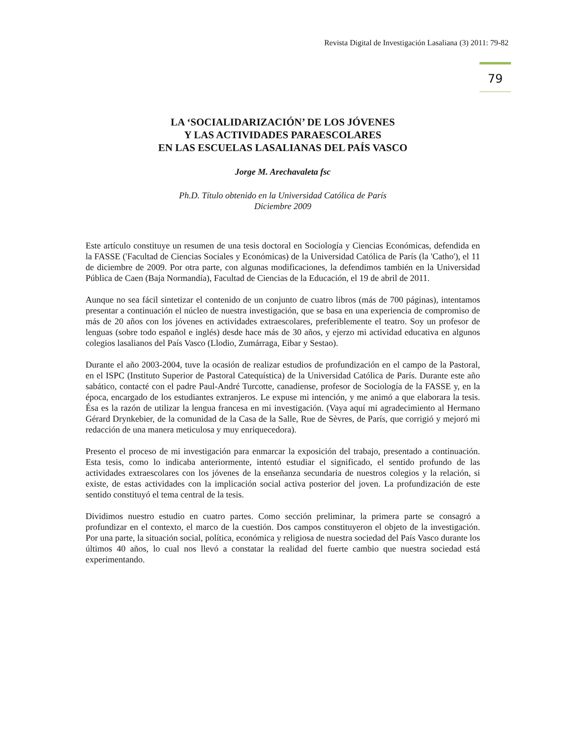Revista Digital de Investigación Lasaliana (3) 2011: 79-82
79
LA ‘SOCIALIDARIZACIÓN’ DE LOS JÓVENES
Y LAS ACTIVIDADES PARAESCOLARES
EN LAS ESCUELAS LASALIANAS DEL PAÍS VASCO
Jorge M. Arechavaleta fsc
Ph.D. Título obtenido en la Universidad Católica de París
Diciembre 2009
Este artículo constituye un resumen de una tesis doctoral en Sociología y Ciencias Económicas, defendida en la FASSE ('Facultad de Ciencias Sociales y Económicas) de la Universidad Católica de París (la 'Catho'), el 11 de diciembre de 2009. Por otra parte, con algunas modificaciones, la defendimos también en la Universidad Pública de Caen (Baja Normandía), Facultad de Ciencias de la Educación, el 19 de abril de 2011.
Aunque no sea fácil sintetizar el contenido de un conjunto de cuatro libros (más de 700 páginas), intentamos presentar a continuación el núcleo de nuestra investigación, que se basa en una experiencia de compromiso de más de 20 años con los jóvenes en actividades extraescolares, preferiblemente el teatro. Soy un profesor de lenguas (sobre todo español e inglés) desde hace más de 30 años, y ejerzo mi actividad educativa en algunos colegios lasalianos del País Vasco (Llodio, Zumárraga, Eibar y Sestao).
Durante el año 2003-2004, tuve la ocasión de realizar estudios de profundización en el campo de la Pastoral, en el ISPC (Instituto Superior de Pastoral Catequística) de la Universidad Católica de París. Durante este año sabático, contacté con el padre Paul-André Turcotte, canadiense, profesor de Sociología de la FASSE y, en la época, encargado de los estudiantes extranjeros. Le expuse mi intención, y me animó a que elaborara la tesis. Ésa es la razón de utilizar la lengua francesa en mi investigación. (Vaya aquí mi agradecimiento al Hermano Gérard Drynkebier, de la comunidad de la Casa de la Salle, Rue de Sèvres, de París, que corrigió y mejoró mi redacción de una manera meticulosa y muy enriquecedora).
Presento el proceso de mi investigación para enmarcar la exposición del trabajo, presentado a continuación. Esta tesis, como lo indicaba anteriormente, intentó estudiar el significado, el sentido profundo de las actividades extraescolares con los jóvenes de la enseñanza secundaria de nuestros colegios y la relación, si existe, de estas actividades con la implicación social activa posterior del joven. La profundización de este sentido constituyó el tema central de la tesis.
Dividimos nuestro estudio en cuatro partes. Como sección preliminar, la primera parte se consagró a profundizar en el contexto, el marco de la cuestión. Dos campos constituyeron el objeto de la investigación. Por una parte, la situación social, política, económica y religiosa de nuestra sociedad del País Vasco durante los últimos 40 años, lo cual nos llevó a constatar la realidad del fuerte cambio que nuestra sociedad está experimentando.